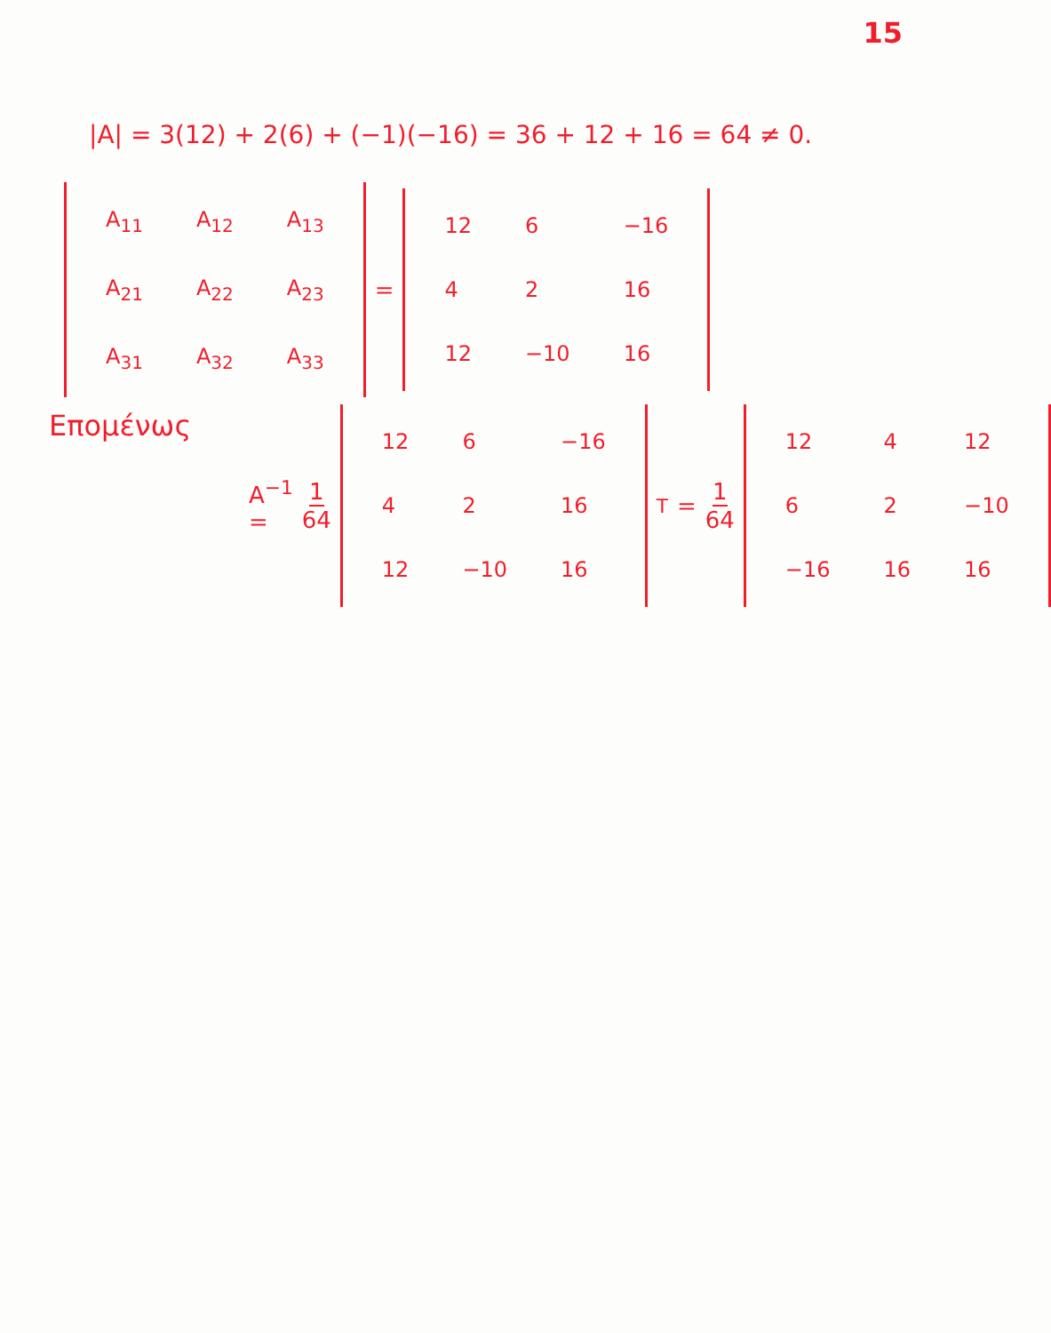15
|A| = 3(12) + 2(6) + (−1)(−16) = 36 + 12 + 16 = 64 ≠ 0.
| A<sub>11</sub> | A<sub>12</sub> | A<sub>13</sub> |
| A<sub>21</sub> | A<sub>22</sub> | A<sub>23</sub> |
| A<sub>31</sub> | A<sub>32</sub> | A<sub>33</sub> |
=
| 12 | 6 | −16 |
| 4 | 2 | 16 |
| 12 | −10 | 16 |
Επομένως
A<sup>−1</sup> = 1 64
| 12 | 6 | −16 |
| 4 | 2 | 16 |
| 12 | −10 | 16 |
<sup>T</sup> = 1 64
| 12 | 4 | 12 |
| 6 | 2 | −10 |
| −16 | 16 | 16 |